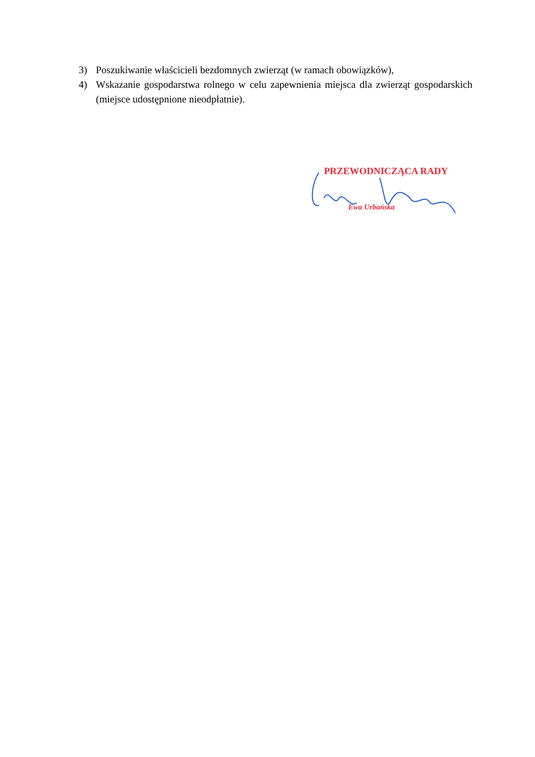3) Poszukiwanie właścicieli bezdomnych zwierząt (w ramach obowiązków),
4) Wskazanie gospodarstwa rolnego w celu zapewnienia miejsca dla zwierząt gospodarskich (miejsce udostępnione nieodpłatnie).
PRZEWODNICZĄCA RADY
Ewa Urbańska